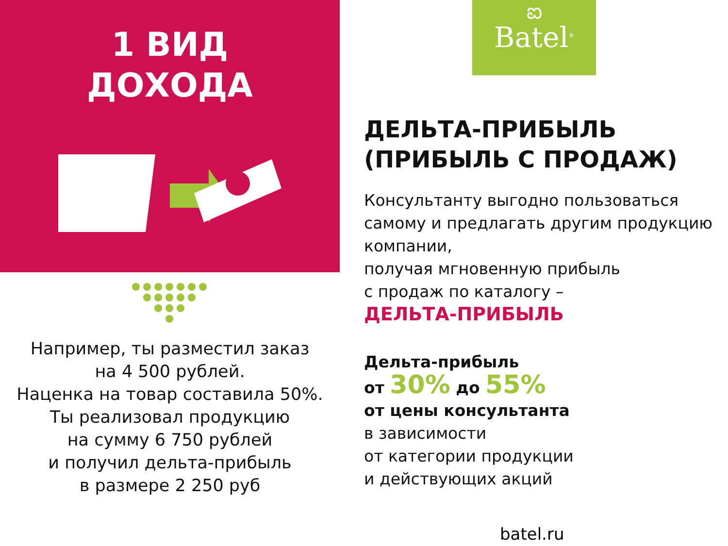1 ВИД
ДОХОДА
Например, ты разместил заказ
на 4 500 рублей.
Наценка на товар составила 50%.
Ты реализовал продукцию
на сумму 6 750 рублей
и получил дельта-прибыль
в размере 2 250 руб
ಐ
Batel<sup>®</sup>
ДЕЛЬТА-ПРИБЫЛЬ
(ПРИБЫЛЬ С ПРОДАЖ)
Консультанту выгодно пользоваться самому и предлагать другим продукцию компании,
получая мгновенную прибыль
с продаж по каталогу –
ДЕЛЬТА-ПРИБЫЛЬ
Дельта-прибыль
от 30% до 55%
от цены консультанта
в зависимости
от категории продукции
и действующих акций
batel.ru